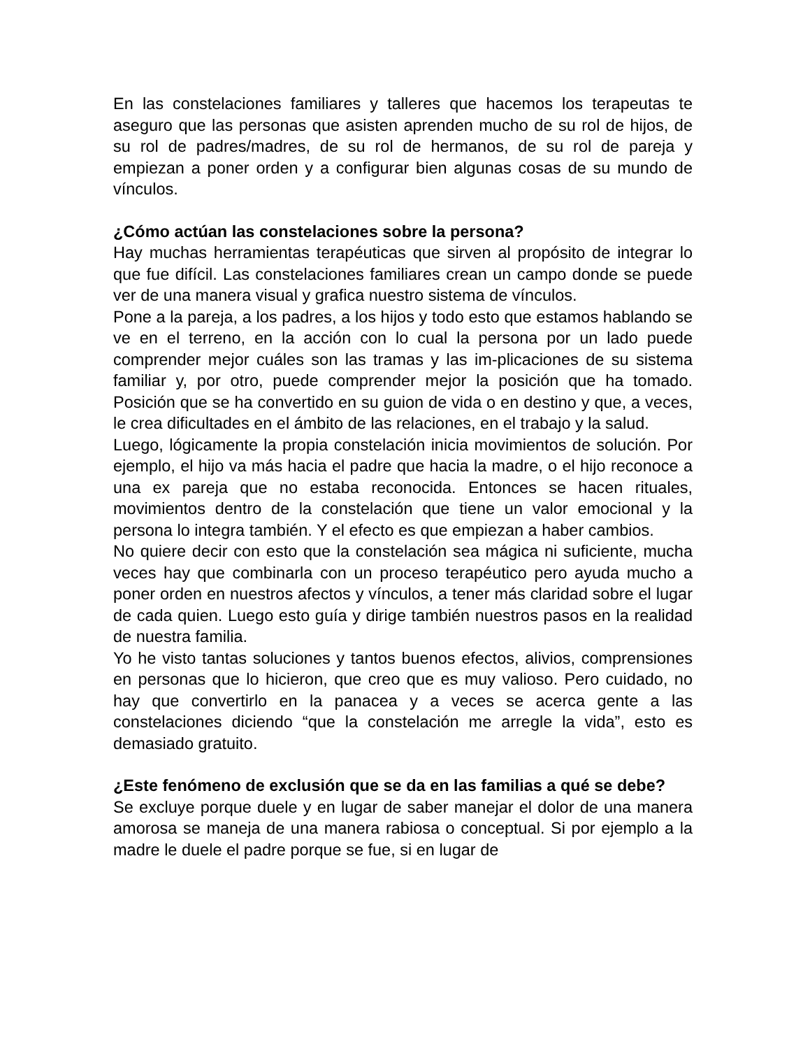En las constelaciones familiares y talleres que hacemos los terapeutas te aseguro que las personas que asisten aprenden mucho de su rol de hijos, de su rol de padres/madres, de su rol de hermanos, de su rol de pareja y empiezan a poner orden y a configurar bien algunas cosas de su mundo de vínculos.
¿Cómo actúan las constelaciones sobre la persona?
Hay muchas herramientas terapéuticas que sirven al propósito de integrar lo que fue difícil. Las constelaciones familiares crean un campo donde se puede ver de una manera visual y grafica nuestro sistema de vínculos.
Pone a la pareja, a los padres, a los hijos y todo esto que estamos hablando se ve en el terreno, en la acción con lo cual la persona por un lado puede comprender mejor cuáles son las tramas y las im-plicaciones de su sistema familiar y, por otro, puede comprender mejor la posición que ha tomado. Posición que se ha convertido en su guion de vida o en destino y que, a veces, le crea dificultades en el ámbito de las relaciones, en el trabajo y la salud.
Luego, lógicamente la propia constelación inicia movimientos de solución. Por ejemplo, el hijo va más hacia el padre que hacia la madre, o el hijo reconoce a una ex pareja que no estaba reconocida. Entonces se hacen rituales, movimientos dentro de la constelación que tiene un valor emocional y la persona lo integra también. Y el efecto es que empiezan a haber cambios.
No quiere decir con esto que la constelación sea mágica ni suficiente, mucha veces hay que combinarla con un proceso terapéutico pero ayuda mucho a poner orden en nuestros afectos y vínculos, a tener más claridad sobre el lugar de cada quien. Luego esto guía y dirige también nuestros pasos en la realidad de nuestra familia.
Yo he visto tantas soluciones y tantos buenos efectos, alivios, comprensiones en personas que lo hicieron, que creo que es muy valioso. Pero cuidado, no hay que convertirlo en la panacea y a veces se acerca gente a las constelaciones diciendo “que la constelación me arregle la vida”, esto es demasiado gratuito.
¿Este fenómeno de exclusión que se da en las familias a qué se debe?
Se excluye porque duele y en lugar de saber manejar el dolor de una manera amorosa se maneja de una manera rabiosa o conceptual. Si por ejemplo a la madre le duele el padre porque se fue, si en lugar de